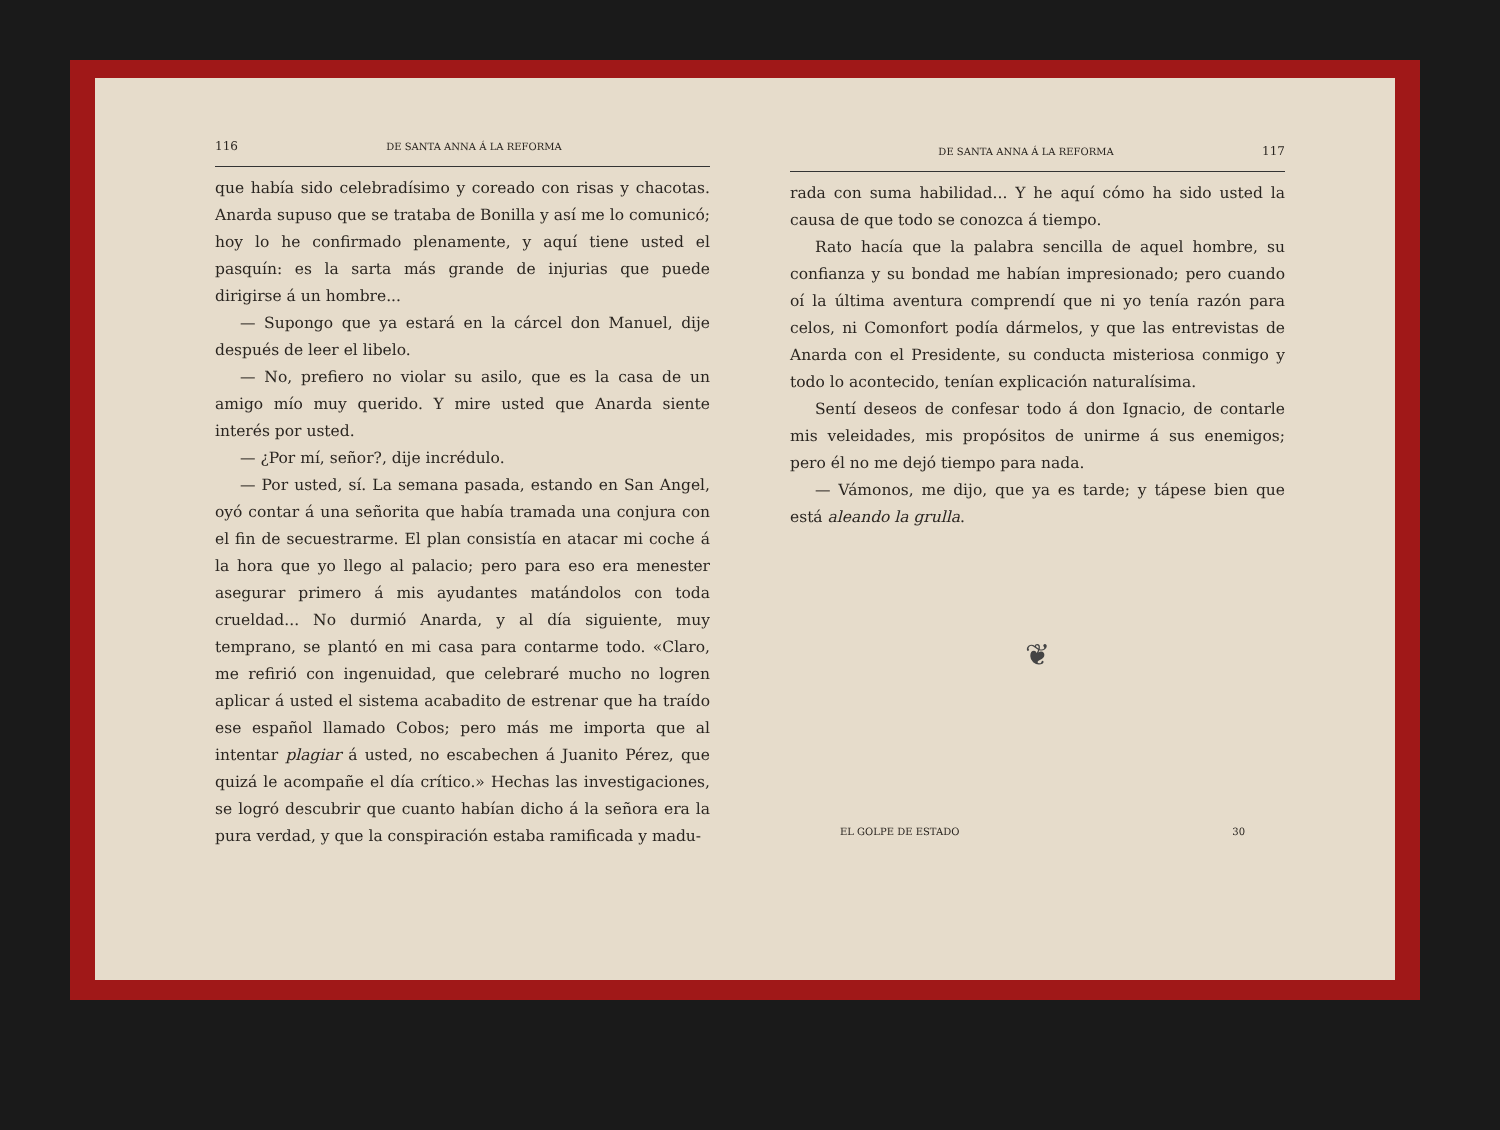116 DE SANTA ANNA Á LA REFORMA
que había sido celebradísimo y coreado con risas y chacotas. Anarda supuso que se trataba de Bonilla y así me lo comunicó; hoy lo he confirmado plenamente, y aquí tiene usted el pasquín: es la sarta más grande de injurias que puede dirigirse á un hombre...
— Supongo que ya estará en la cárcel don Manuel, dije después de leer el libelo.
— No, prefiero no violar su asilo, que es la casa de un amigo mío muy querido. Y mire usted que Anarda siente interés por usted.
— ¿Por mí, señor?, dije incrédulo.
— Por usted, sí. La semana pasada, estando en San Angel, oyó contar á una señorita que había tramada una conjura con el fin de secuestrarme. El plan consistía en atacar mi coche á la hora que yo llego al palacio; pero para eso era menester asegurar primero á mis ayudantes matándolos con toda crueldad... No durmió Anarda, y al día siguiente, muy temprano, se plantó en mi casa para contarme todo. «Claro, me refirió con ingenuidad, que celebraré mucho no logren aplicar á usted el sistema acabadito de estrenar que ha traído ese español llamado Cobos; pero más me importa que al intentar plagiar á usted, no escabechen á Juanito Pérez, que quizá le acompañe el día crítico.» Hechas las investigaciones, se logró descubrir que cuanto habían dicho á la señora era la pura verdad, y que la conspiración estaba ramificada y madu-
DE SANTA ANNA Á LA REFORMA 117
rada con suma habilidad... Y he aquí cómo ha sido usted la causa de que todo se conozca á tiempo.
Rato hacía que la palabra sencilla de aquel hombre, su confianza y su bondad me habían impresionado; pero cuando oí la última aventura comprendí que ni yo tenía razón para celos, ni Comonfort podía dármelos, y que las entrevistas de Anarda con el Presidente, su conducta misteriosa conmigo y todo lo acontecido, tenían explicación naturalísima.
Sentí deseos de confesar todo á don Ignacio, de contarle mis veleidades, mis propósitos de unirme á sus enemigos; pero él no me dejó tiempo para nada.
— Vámonos, me dijo, que ya es tarde; y tápese bien que está aleando la grulla.
❦
EL GOLPE DE ESTADO 30